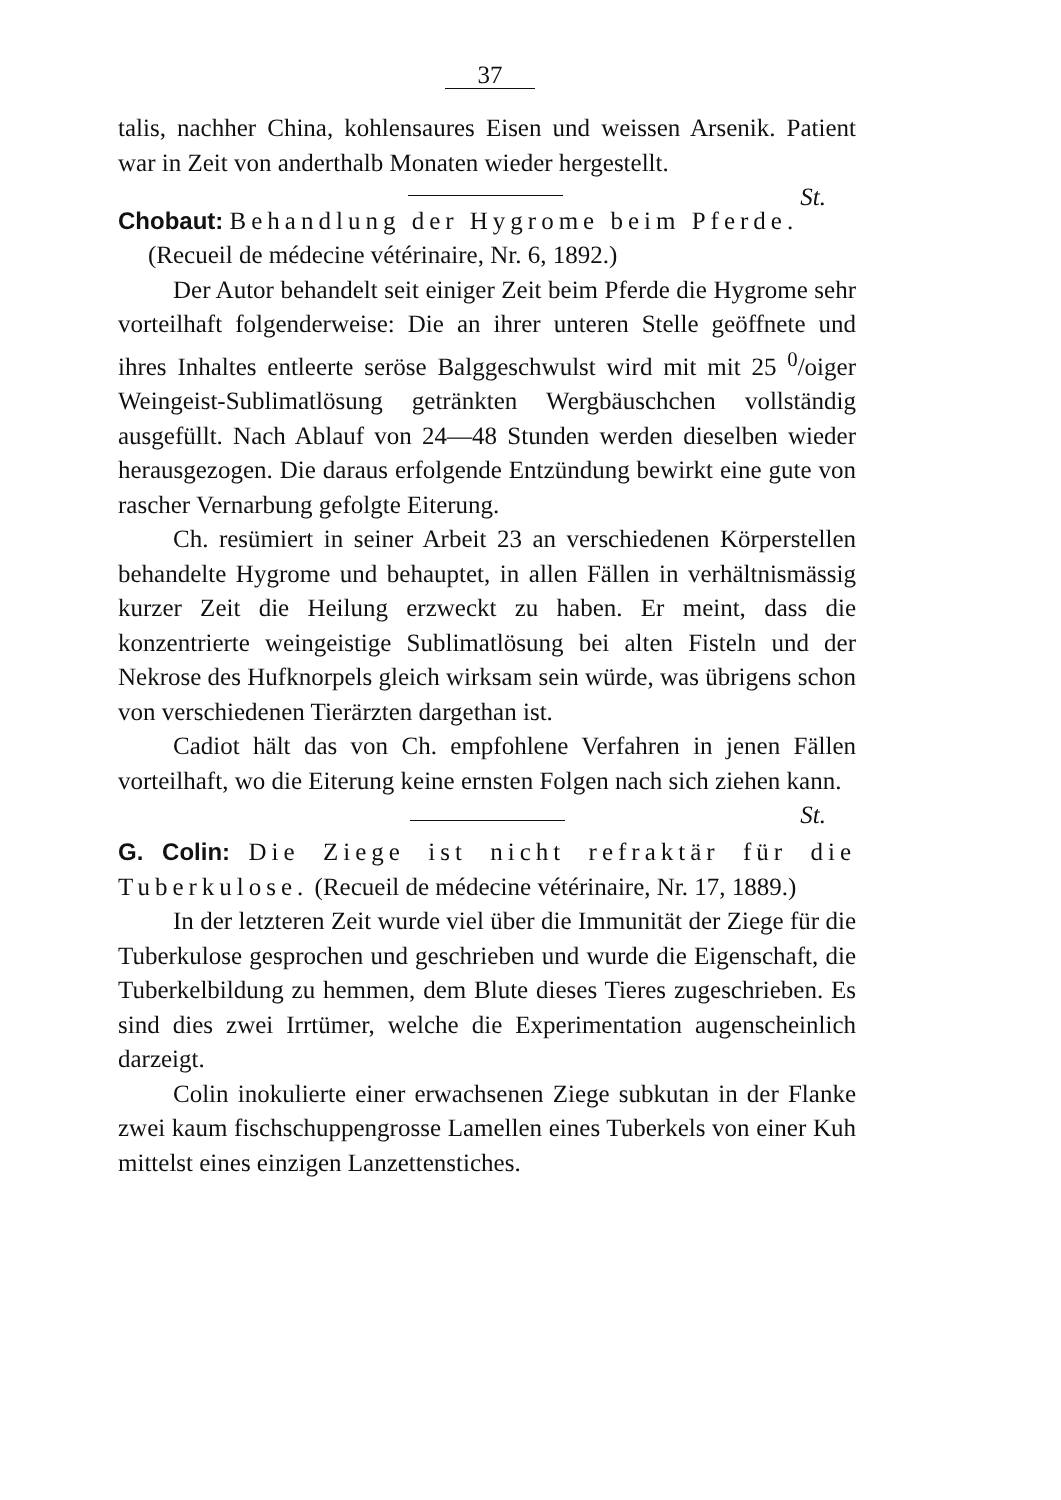37
talis, nachher China, kohlensaures Eisen und weissen Arsenik. Patient war in Zeit von anderthalb Monaten wieder hergestellt.
St.
Chobaut: Behandlung der Hygrome beim Pferde.
(Recueil de médecine vétérinaire, Nr. 6, 1892.)
Der Autor behandelt seit einiger Zeit beim Pferde die Hygrome sehr vorteilhaft folgenderweise: Die an ihrer unteren Stelle geöffnete und ihres Inhaltes entleerte seröse Balggeschwulst wird mit mit 25 <sup>0</sup>/oiger Weingeist-Sublimatlösung getränkten Wergbäuschchen vollständig ausgefüllt. Nach Ablauf von 24—48 Stunden werden dieselben wieder herausgezogen. Die daraus erfolgende Entzündung bewirkt eine gute von rascher Vernarbung gefolgte Eiterung.
Ch. resümiert in seiner Arbeit 23 an verschiedenen Körperstellen behandelte Hygrome und behauptet, in allen Fällen in verhältnismässig kurzer Zeit die Heilung erzweckt zu haben. Er meint, dass die konzentrierte weingeistige Sublimatlösung bei alten Fisteln und der Nekrose des Hufknorpels gleich wirksam sein würde, was übrigens schon von verschiedenen Tierärzten dargethan ist.
Cadiot hält das von Ch. empfohlene Verfahren in jenen Fällen vorteilhaft, wo die Eiterung keine ernsten Folgen nach sich ziehen kann. St.
G. Colin: Die Ziege ist nicht refraktär für die Tuberkulose. (Recueil de médecine vétérinaire, Nr. 17, 1889.)
In der letzteren Zeit wurde viel über die Immunität der Ziege für die Tuberkulose gesprochen und geschrieben und wurde die Eigenschaft, die Tuberkelbildung zu hemmen, dem Blute dieses Tieres zugeschrieben. Es sind dies zwei Irrtümer, welche die Experimentation augenscheinlich darzeigt.
Colin inokulierte einer erwachsenen Ziege subkutan in der Flanke zwei kaum fischschuppengrosse Lamellen eines Tuberkels von einer Kuh mittelst eines einzigen Lanzettenstiches.